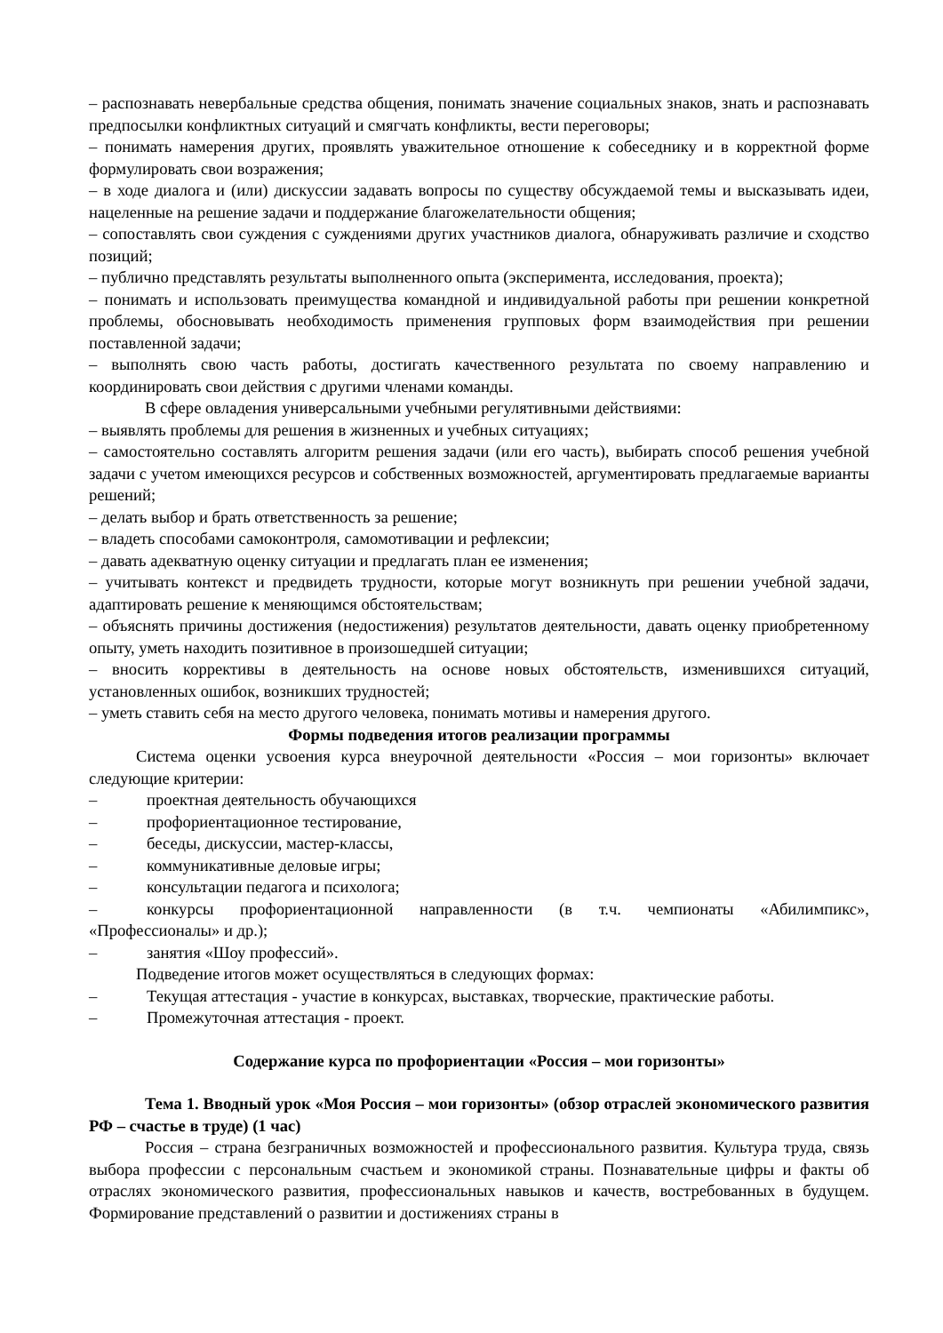– распознавать невербальные средства общения, понимать значение социальных знаков, знать и распознавать предпосылки конфликтных ситуаций и смягчать конфликты, вести переговоры;
– понимать намерения других, проявлять уважительное отношение к собеседнику и в корректной форме формулировать свои возражения;
– в ходе диалога и (или) дискуссии задавать вопросы по существу обсуждаемой темы и высказывать идеи, нацеленные на решение задачи и поддержание благожелательности общения;
– сопоставлять свои суждения с суждениями других участников диалога, обнаруживать различие и сходство позиций;
– публично представлять результаты выполненного опыта (эксперимента, исследования, проекта);
– понимать и использовать преимущества командной и индивидуальной работы при решении конкретной проблемы, обосновывать необходимость применения групповых форм взаимодействия при решении поставленной задачи;
– выполнять свою часть работы, достигать качественного результата по своему направлению и координировать свои действия с другими членами команды.
В сфере овладения универсальными учебными регулятивными действиями:
– выявлять проблемы для решения в жизненных и учебных ситуациях;
– самостоятельно составлять алгоритм решения задачи (или его часть), выбирать способ решения учебной задачи с учетом имеющихся ресурсов и собственных возможностей, аргументировать предлагаемые варианты решений;
– делать выбор и брать ответственность за решение;
– владеть способами самоконтроля, самомотивации и рефлексии;
– давать адекватную оценку ситуации и предлагать план ее изменения;
– учитывать контекст и предвидеть трудности, которые могут возникнуть при решении учебной задачи, адаптировать решение к меняющимся обстоятельствам;
– объяснять причины достижения (недостижения) результатов деятельности, давать оценку приобретенному опыту, уметь находить позитивное в произошедшей ситуации;
– вносить коррективы в деятельность на основе новых обстоятельств, изменившихся ситуаций, установленных ошибок, возникших трудностей;
– уметь ставить себя на место другого человека, понимать мотивы и намерения другого.
Формы подведения итогов реализации программы
Система оценки усвоения курса внеурочной деятельности «Россия – мои горизонты» включает следующие критерии:
– проектная деятельность обучающихся
– профориентационное тестирование,
– беседы, дискуссии, мастер-классы,
– коммуникативные деловые игры;
– консультации педагога и психолога;
– конкурсы профориентационной направленности (в т.ч. чемпионаты «Абилимпикс», «Профессионалы» и др.);
– занятия «Шоу профессий».
Подведение итогов может осуществляться в следующих формах:
– Текущая аттестация - участие в конкурсах, выставках, творческие, практические работы.
– Промежуточная аттестация - проект.
Содержание курса по профориентации «Россия – мои горизонты»
Тема 1. Вводный урок «Моя Россия – мои горизонты» (обзор отраслей экономического развития РФ – счастье в труде) (1 час)
Россия – страна безграничных возможностей и профессионального развития. Культура труда, связь выбора профессии с персональным счастьем и экономикой страны. Познавательные цифры и факты об отраслях экономического развития, профессиональных навыков и качеств, востребованных в будущем. Формирование представлений о развитии и достижениях страны в